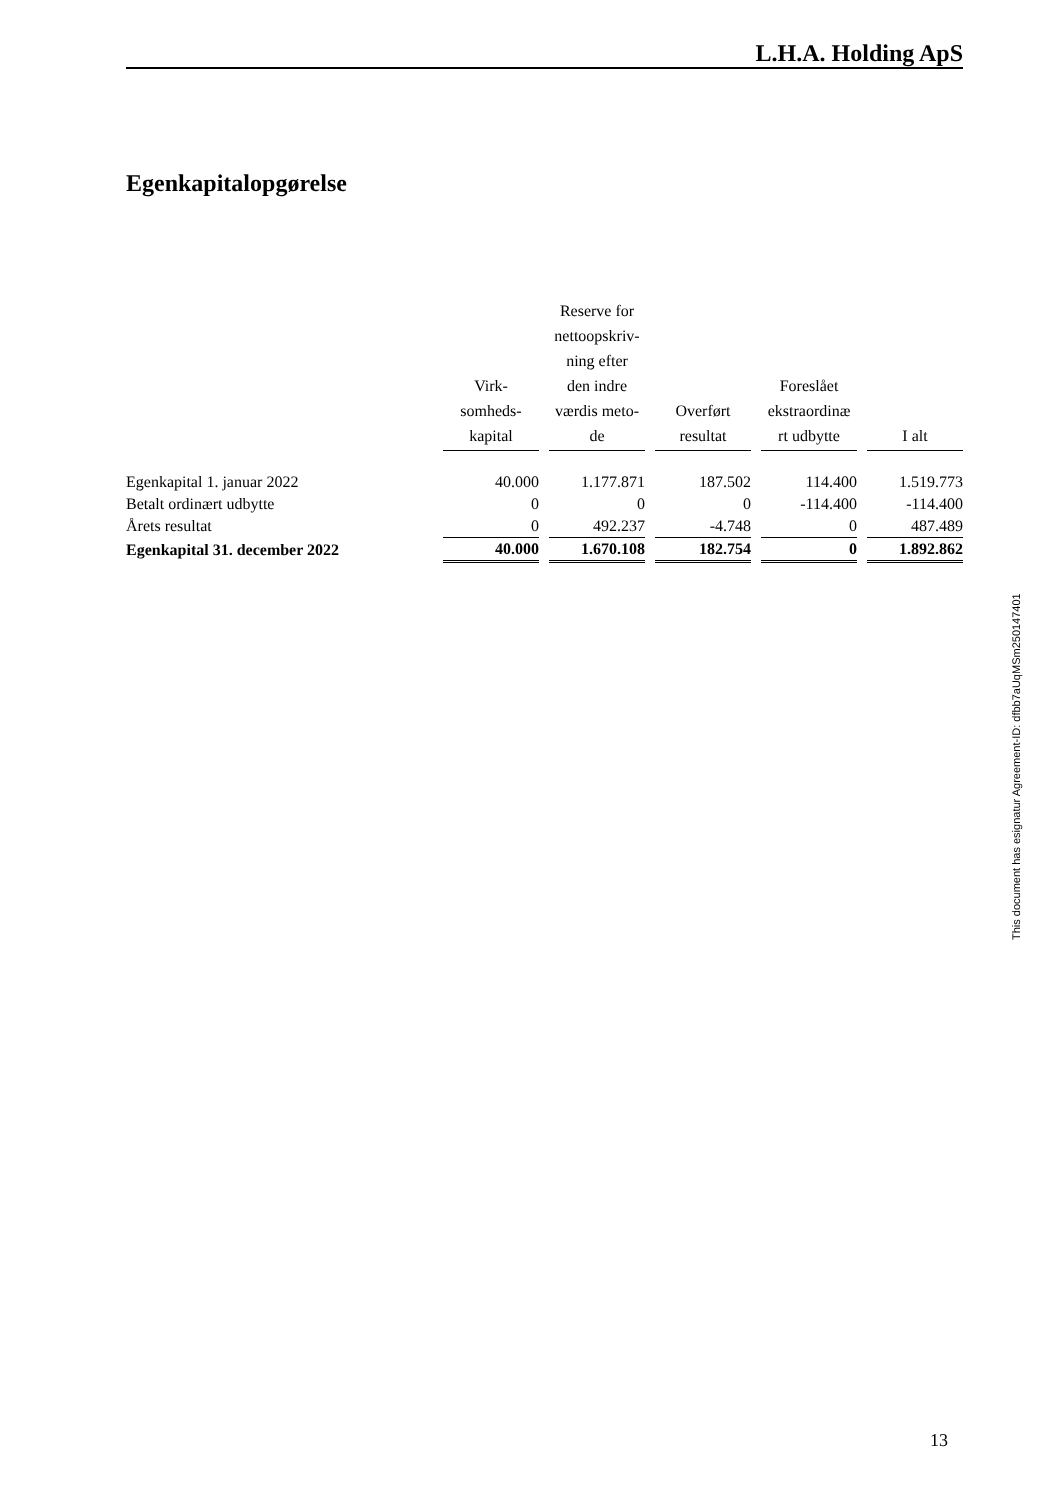L.H.A. Holding ApS
Egenkapitalopgørelse
| | Virk- somheds- kapital | | Reserve for nettoopskriv- ning efter den indre værdis meto- de | | Overført resultat | | Foreslået ekstraordinæ rt udbytte | | I alt |
| --- | --- | --- | --- | --- | --- | --- | --- | --- | --- |
| Egenkapital 1. januar 2022 | 40.000 | | 1.177.871 | | 187.502 | | 114.400 | | 1.519.773 |
| Betalt ordinært udbytte | 0 | | 0 | | 0 | | -114.400 | | -114.400 |
| Årets resultat | 0 | | 492.237 | | -4.748 | | 0 | | 487.489 |
| Egenkapital 31. december 2022 | 40.000 | | 1.670.108 | | 182.754 | | 0 | | 1.892.862 |
This document has esignatur Agreement-ID: dfbb7aUqMSm250147401
13